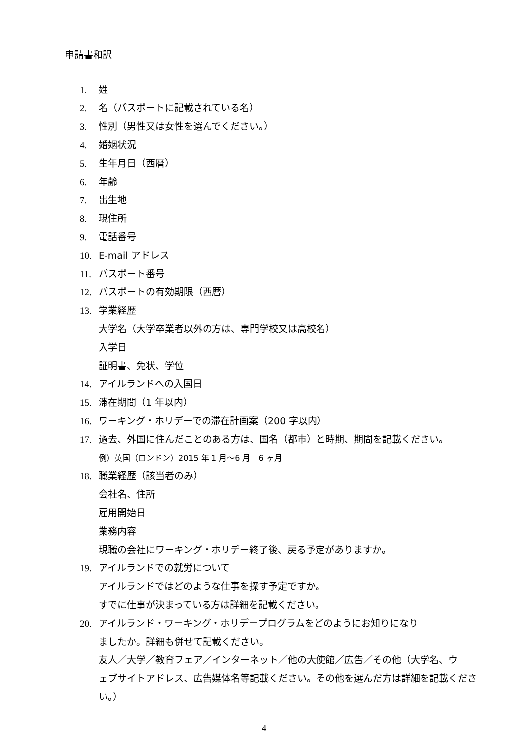申請書和訳
1. 姓
2. 名（パスポートに記載されている名）
3. 性別（男性又は女性を選んでください。）
4. 婚姻状況
5. 生年月日（西暦）
6. 年齢
7. 出生地
8. 現住所
9. 電話番号
10. E-mail アドレス
11. パスポート番号
12. パスポートの有効期限（西暦）
13. 学業経歴
大学名（大学卒業者以外の方は、専門学校又は高校名）
入学日
証明書、免状、学位
14. アイルランドへの入国日
15. 滞在期間（1 年以内）
16. ワーキング・ホリデーでの滞在計画案（200 字以内）
17. 過去、外国に住んだことのある方は、国名（都市）と時期、期間を記載ください。
例）英国（ロンドン）2015 年 1 月～6 月　6 ヶ月
18. 職業経歴（該当者のみ）
会社名、住所
雇用開始日
業務内容
現職の会社にワーキング・ホリデー終了後、戻る予定がありますか。
19. アイルランドでの就労について
アイルランドではどのような仕事を探す予定ですか。
すでに仕事が決まっている方は詳細を記載ください。
20. アイルランド・ワーキング・ホリデープログラムをどのようにお知りになり
ましたか。詳細も併せて記載ください。
友人／大学／教育フェア／インターネット／他の大使館／広告／その他（大学名、ウ
ェブサイトアドレス、広告媒体名等記載ください。その他を選んだ方は詳細を記載くださ
い。）
4